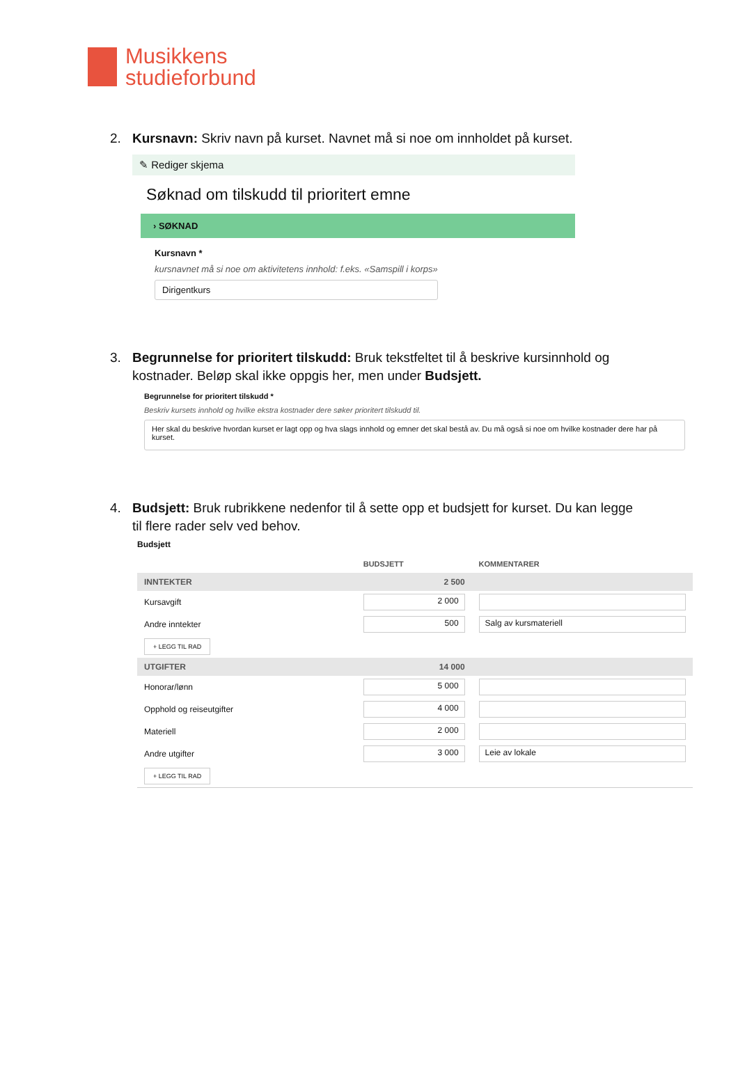Musikkens
studieforbund
2. Kursnavn: Skriv navn på kurset. Navnet må si noe om innholdet på kurset.
✎ Rediger skjema
Søknad om tilskudd til prioritert emne
› SØKNAD
Kursnavn *
kursnavnet må si noe om aktivitetens innhold: f.eks. «Samspill i korps»
Dirigentkurs
3. Begrunnelse for prioritert tilskudd: Bruk tekstfeltet til å beskrive kursinnhold og kostnader. Beløp skal ikke oppgis her, men under Budsjett.
Begrunnelse for prioritert tilskudd *
Beskriv kursets innhold og hvilke ekstra kostnader dere søker prioritert tilskudd til.
Her skal du beskrive hvordan kurset er lagt opp og hva slags innhold og emner det skal bestå av. Du må også si noe om hvilke kostnader dere har på kurset.
4. Budsjett: Bruk rubrikkene nedenfor til å sette opp et budsjett for kurset. Du kan legge til flere rader selv ved behov.
Budsjett
| | BUDSJETT | KOMMENTARER |
| --- | --- | --- |
| INNTEKTER | 2 500 | |
| Kursavgift | 2 000 | |
| Andre inntekter | 500 | Salg av kursmateriell |
| + LEGG TIL RAD | | |
| UTGIFTER | 14 000 | |
| Honorar/lønn | 5 000 | |
| Opphold og reiseutgifter | 4 000 | |
| Materiell | 2 000 | |
| Andre utgifter | 3 000 | Leie av lokale |
| + LEGG TIL RAD | | |